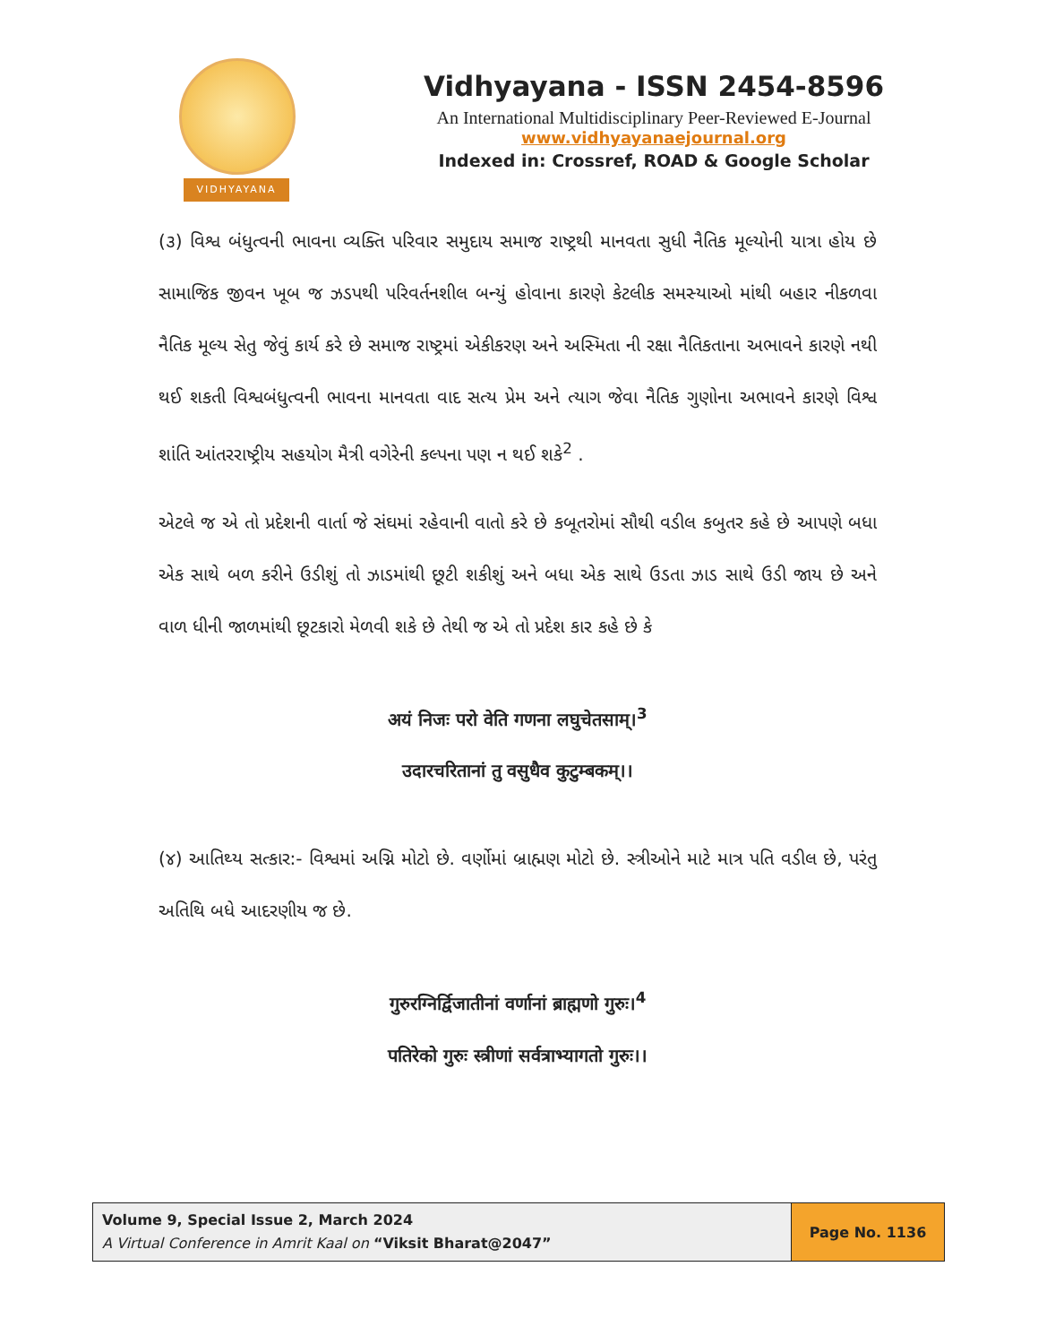VIDHYAYANA
Vidhyayana - ISSN 2454-8596
An International Multidisciplinary Peer-Reviewed E-Journal
www.vidhyayanaejournal.org
Indexed in: Crossref, ROAD & Google Scholar
(૩) વિશ્વ બંધુત્વની ભાવના વ્યક્તિ પરિવાર સમુદાય સમાજ રાષ્ટ્રથી માનવતા સુધી નૈતિક મૂલ્યોની યાત્રા હોય છે સામાજિક જીવન ખૂબ જ ઝડપથી પરિવર્તનશીલ બન્યું હોવાના કારણે કેટલીક સમસ્યાઓ માંથી બહાર નીકળવા નૈતિક મૂલ્ય સેતુ જેવું કાર્ય કરે છે સમાજ રાષ્ટ્રમાં એકીકરણ અને અસ્મિતા ની રક્ષા નૈતિકતાના અભાવને કારણે નથી થઈ શકતી વિશ્વબંધુત્વની ભાવના માનવતા વાદ સત્ય પ્રેમ અને ત્યાગ જેવા નૈતિક ગુણોના અભાવને કારણે વિશ્વ શાંતિ આંતરરાષ્ટ્રીય સહયોગ મૈત્રી વગેરેની કલ્પના પણ ન થઈ શકે<sup>2</sup> .
એટલે જ એ તો પ્રદેશની વાર્તા જે સંઘમાં રહેવાની વાતો કરે છે કબૂતરોમાં સૌથી વડીલ કબુતર કહે છે આપણે બધા એક સાથે બળ કરીને ઉડીશું તો ઝાડમાંથી છૂટી શકીશું અને બધા એક સાથે ઉડતા ઝાડ સાથે ઉડી જાય છે અને વાળ ધીની જાળમાંથી છૂટકારો મેળવી શકે છે તેથી જ એ તો પ્રદેશ કાર કહે છે કે
अयं निजः परो वेति गणना लघुचेतसाम्।<sup>3</sup>
उदारचरितानां तु वसुधैव कुटुम्बकम्।।
(૪) આતિથ્ય સત્કાર:- વિશ્વમાં અગ્નિ મોટો છે. વર્ણોમાં બ્રાહ્મણ મોટો છે. સ્ત્રીઓને માટે માત્ર પતિ વડીલ છે, પરંતુ અતિથિ બધે આદરણીય જ છે.
गुरुरग्निर्द्विजातीनां वर्णानां ब्राह्मणो गुरुः।<sup>4</sup>
पतिरेको गुरुः स्त्रीणां सर्वत्राभ्यागतो गुरुः।।
Volume 9, Special Issue 2, March 2024
A Virtual Conference in Amrit Kaal on “Viksit Bharat@2047”
Page No. 1136